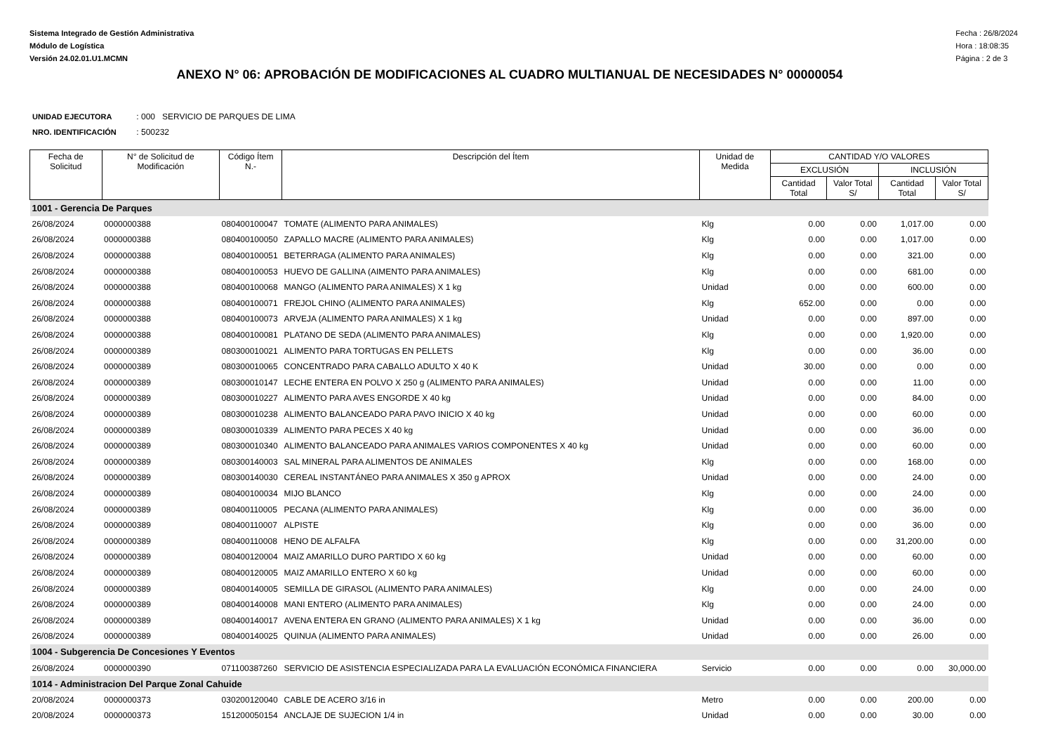Sistema Integrado de Gestión Administrativa
Módulo de Logística
Versión 24.02.01.U1.MCMN
Fecha : 26/8/2024
Hora : 18:08:35
Página : 2 de 3
ANEXO N° 06: APROBACIÓN DE MODIFICACIONES AL CUADRO MULTIANUAL DE NECESIDADES N° 00000054
UNIDAD EJECUTORA : 000 SERVICIO DE PARQUES DE LIMA
NRO. IDENTIFICACIÓN : 500232
| Fecha de Solicitud | N° de Solicitud de Modificación | Código Ítem N.- | Descripción del Ítem | Unidad de Medida | CANTIDAD Y/O VALORES | | | |
| --- | --- | --- | --- | --- | --- | --- | --- | --- |
| | | | | | EXCLUSIÓN | | INCLUSIÓN | |
| | | | | | Cantidad Total | Valor Total S/ | Cantidad Total | Valor Total S/ |
| 1001 - Gerencia De Parques | | | | | | | | |
| 26/08/2024 | 0000000388 | 080400100047 | TOMATE (ALIMENTO PARA ANIMALES) | Klg | 0.00 | 0.00 | 1,017.00 | 0.00 |
| 26/08/2024 | 0000000388 | 080400100050 | ZAPALLO MACRE (ALIMENTO PARA ANIMALES) | Klg | 0.00 | 0.00 | 1,017.00 | 0.00 |
| 26/08/2024 | 0000000388 | 080400100051 | BETERRAGA (ALIMENTO PARA ANIMALES) | Klg | 0.00 | 0.00 | 321.00 | 0.00 |
| 26/08/2024 | 0000000388 | 080400100053 | HUEVO DE GALLINA (AIMENTO PARA ANIMALES) | Klg | 0.00 | 0.00 | 681.00 | 0.00 |
| 26/08/2024 | 0000000388 | 080400100068 | MANGO (ALIMENTO PARA ANIMALES) X 1 kg | Unidad | 0.00 | 0.00 | 600.00 | 0.00 |
| 26/08/2024 | 0000000388 | 080400100071 | FREJOL CHINO (ALIMENTO PARA ANIMALES) | Klg | 652.00 | 0.00 | 0.00 | 0.00 |
| 26/08/2024 | 0000000388 | 080400100073 | ARVEJA (ALIMENTO PARA ANIMALES) X 1 kg | Unidad | 0.00 | 0.00 | 897.00 | 0.00 |
| 26/08/2024 | 0000000388 | 080400100081 | PLATANO DE SEDA (ALIMENTO PARA ANIMALES) | Klg | 0.00 | 0.00 | 1,920.00 | 0.00 |
| 26/08/2024 | 0000000389 | 080300010021 | ALIMENTO PARA TORTUGAS EN PELLETS | Klg | 0.00 | 0.00 | 36.00 | 0.00 |
| 26/08/2024 | 0000000389 | 080300010065 | CONCENTRADO PARA CABALLO ADULTO X 40 K | Unidad | 30.00 | 0.00 | 0.00 | 0.00 |
| 26/08/2024 | 0000000389 | 080300010147 | LECHE ENTERA EN POLVO X 250 g (ALIMENTO PARA ANIMALES) | Unidad | 0.00 | 0.00 | 11.00 | 0.00 |
| 26/08/2024 | 0000000389 | 080300010227 | ALIMENTO PARA AVES ENGORDE X 40 kg | Unidad | 0.00 | 0.00 | 84.00 | 0.00 |
| 26/08/2024 | 0000000389 | 080300010238 | ALIMENTO BALANCEADO PARA PAVO INICIO X 40 kg | Unidad | 0.00 | 0.00 | 60.00 | 0.00 |
| 26/08/2024 | 0000000389 | 080300010339 | ALIMENTO PARA PECES X 40 kg | Unidad | 0.00 | 0.00 | 36.00 | 0.00 |
| 26/08/2024 | 0000000389 | 080300010340 | ALIMENTO BALANCEADO PARA ANIMALES VARIOS COMPONENTES X 40 kg | Unidad | 0.00 | 0.00 | 60.00 | 0.00 |
| 26/08/2024 | 0000000389 | 080300140003 | SAL MINERAL PARA ALIMENTOS DE ANIMALES | Klg | 0.00 | 0.00 | 168.00 | 0.00 |
| 26/08/2024 | 0000000389 | 080300140030 | CEREAL INSTANTÁNEO PARA ANIMALES X 350 g APROX | Unidad | 0.00 | 0.00 | 24.00 | 0.00 |
| 26/08/2024 | 0000000389 | 080400100034 | MIJO BLANCO | Klg | 0.00 | 0.00 | 24.00 | 0.00 |
| 26/08/2024 | 0000000389 | 080400110005 | PECANA (ALIMENTO PARA ANIMALES) | Klg | 0.00 | 0.00 | 36.00 | 0.00 |
| 26/08/2024 | 0000000389 | 080400110007 | ALPISTE | Klg | 0.00 | 0.00 | 36.00 | 0.00 |
| 26/08/2024 | 0000000389 | 080400110008 | HENO DE ALFALFA | Klg | 0.00 | 0.00 | 31,200.00 | 0.00 |
| 26/08/2024 | 0000000389 | 080400120004 | MAIZ AMARILLO DURO PARTIDO X 60 kg | Unidad | 0.00 | 0.00 | 60.00 | 0.00 |
| 26/08/2024 | 0000000389 | 080400120005 | MAIZ AMARILLO ENTERO X 60 kg | Unidad | 0.00 | 0.00 | 60.00 | 0.00 |
| 26/08/2024 | 0000000389 | 080400140005 | SEMILLA DE GIRASOL (ALIMENTO PARA ANIMALES) | Klg | 0.00 | 0.00 | 24.00 | 0.00 |
| 26/08/2024 | 0000000389 | 080400140008 | MANI ENTERO (ALIMENTO PARA ANIMALES) | Klg | 0.00 | 0.00 | 24.00 | 0.00 |
| 26/08/2024 | 0000000389 | 080400140017 | AVENA ENTERA EN GRANO (ALIMENTO PARA ANIMALES) X 1 kg | Unidad | 0.00 | 0.00 | 36.00 | 0.00 |
| 26/08/2024 | 0000000389 | 080400140025 | QUINUA (ALIMENTO PARA ANIMALES) | Unidad | 0.00 | 0.00 | 26.00 | 0.00 |
| 1004 - Subgerencia De Concesiones Y Eventos | | | | | | | | |
| 26/08/2024 | 0000000390 | 071100387260 | SERVICIO DE ASISTENCIA ESPECIALIZADA PARA LA EVALUACIÓN ECONÓMICA FINANCIERA | Servicio | 0.00 | 0.00 | 0.00 | 30,000.00 |
| 1014 - Administracion Del Parque Zonal Cahuide | | | | | | | | |
| 20/08/2024 | 0000000373 | 030200120040 | CABLE DE ACERO 3/16 in | Metro | 0.00 | 0.00 | 200.00 | 0.00 |
| 20/08/2024 | 0000000373 | 151200050154 | ANCLAJE DE SUJECION 1/4 in | Unidad | 0.00 | 0.00 | 30.00 | 0.00 |